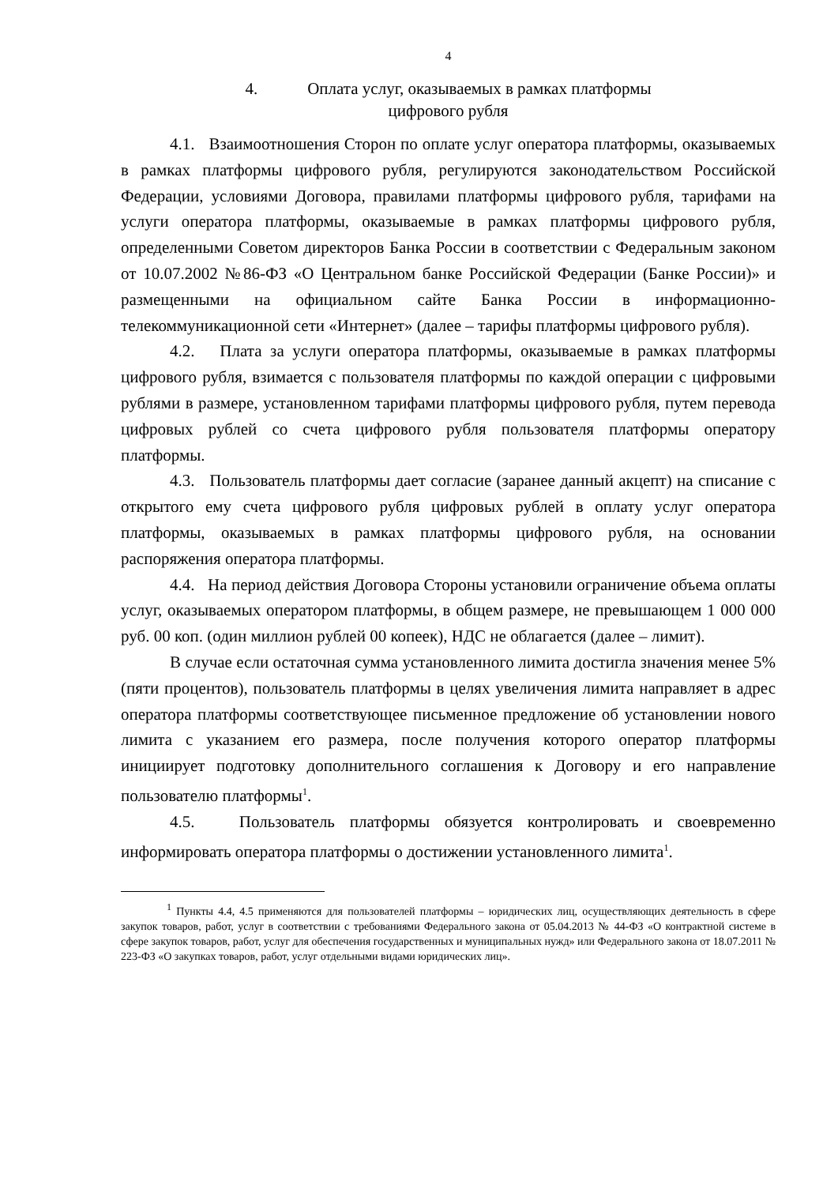4
4. Оплата услуг, оказываемых в рамках платформы
цифрового рубля
4.1. Взаимоотношения Сторон по оплате услуг оператора платформы, оказываемых в рамках платформы цифрового рубля, регулируются законодательством Российской Федерации, условиями Договора, правилами платформы цифрового рубля, тарифами на услуги оператора платформы, оказываемые в рамках платформы цифрового рубля, определенными Советом директоров Банка России в соответствии с Федеральным законом от 10.07.2002 №86-ФЗ «О Центральном банке Российской Федерации (Банке России)» и размещенными на официальном сайте Банка России в информационно-телекоммуникационной сети «Интернет» (далее – тарифы платформы цифрового рубля).
4.2. Плата за услуги оператора платформы, оказываемые в рамках платформы цифрового рубля, взимается с пользователя платформы по каждой операции с цифровыми рублями в размере, установленном тарифами платформы цифрового рубля, путем перевода цифровых рублей со счета цифрового рубля пользователя платформы оператору платформы.
4.3. Пользователь платформы дает согласие (заранее данный акцепт) на списание с открытого ему счета цифрового рубля цифровых рублей в оплату услуг оператора платформы, оказываемых в рамках платформы цифрового рубля, на основании распоряжения оператора платформы.
4.4. На период действия Договора Стороны установили ограничение объема оплаты услуг, оказываемых оператором платформы, в общем размере, не превышающем 1 000 000 руб. 00 коп. (один миллион рублей 00 копеек), НДС не облагается (далее – лимит).
В случае если остаточная сумма установленного лимита достигла значения менее 5% (пяти процентов), пользователь платформы в целях увеличения лимита направляет в адрес оператора платформы соответствующее письменное предложение об установлении нового лимита с указанием его размера, после получения которого оператор платформы инициирует подготовку дополнительного соглашения к Договору и его направление пользователю платформы<sup>1</sup>.
4.5. Пользователь платформы обязуется контролировать и своевременно информировать оператора платформы о достижении установленного лимита<sup>1</sup>.
<sup>1</sup> Пункты 4.4, 4.5 применяются для пользователей платформы – юридических лиц, осуществляющих деятельность в сфере закупок товаров, работ, услуг в соответствии с требованиями Федерального закона от 05.04.2013 № 44-ФЗ «О контрактной системе в сфере закупок товаров, работ, услуг для обеспечения государственных и муниципальных нужд» или Федерального закона от 18.07.2011 № 223-ФЗ «О закупках товаров, работ, услуг отдельными видами юридических лиц».